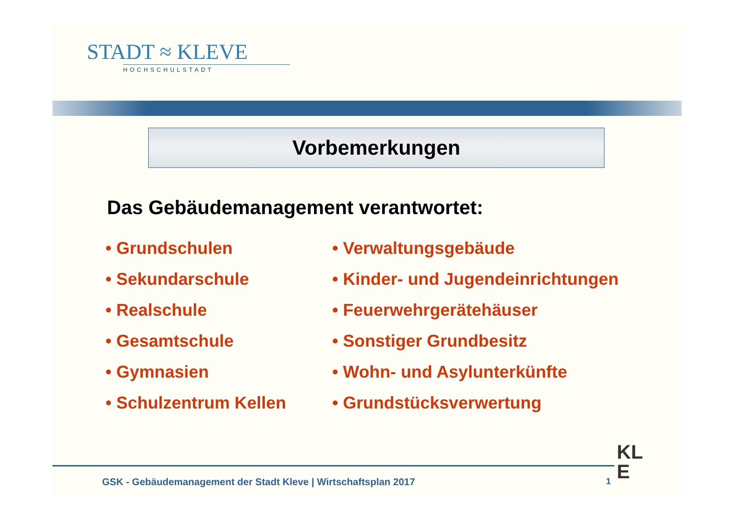STADT ≈ KLEVE
HOCHSCHULSTADT
Vorbemerkungen
Das Gebäudemanagement verantwortet:
• Grundschulen
• Sekundarschule
• Realschule
• Gesamtschule
• Gymnasien
• Schulzentrum Kellen
• Verwaltungsgebäude
• Kinder- und Jugendeinrichtungen
• Feuerwehrgerätehäuser
• Sonstiger Grundbesitz
• Wohn- und Asylunterkünfte
• Grundstücksverwertung
GSK - Gebäudemanagement der Stadt Kleve | Wirtschaftsplan 2017
1
KL
E